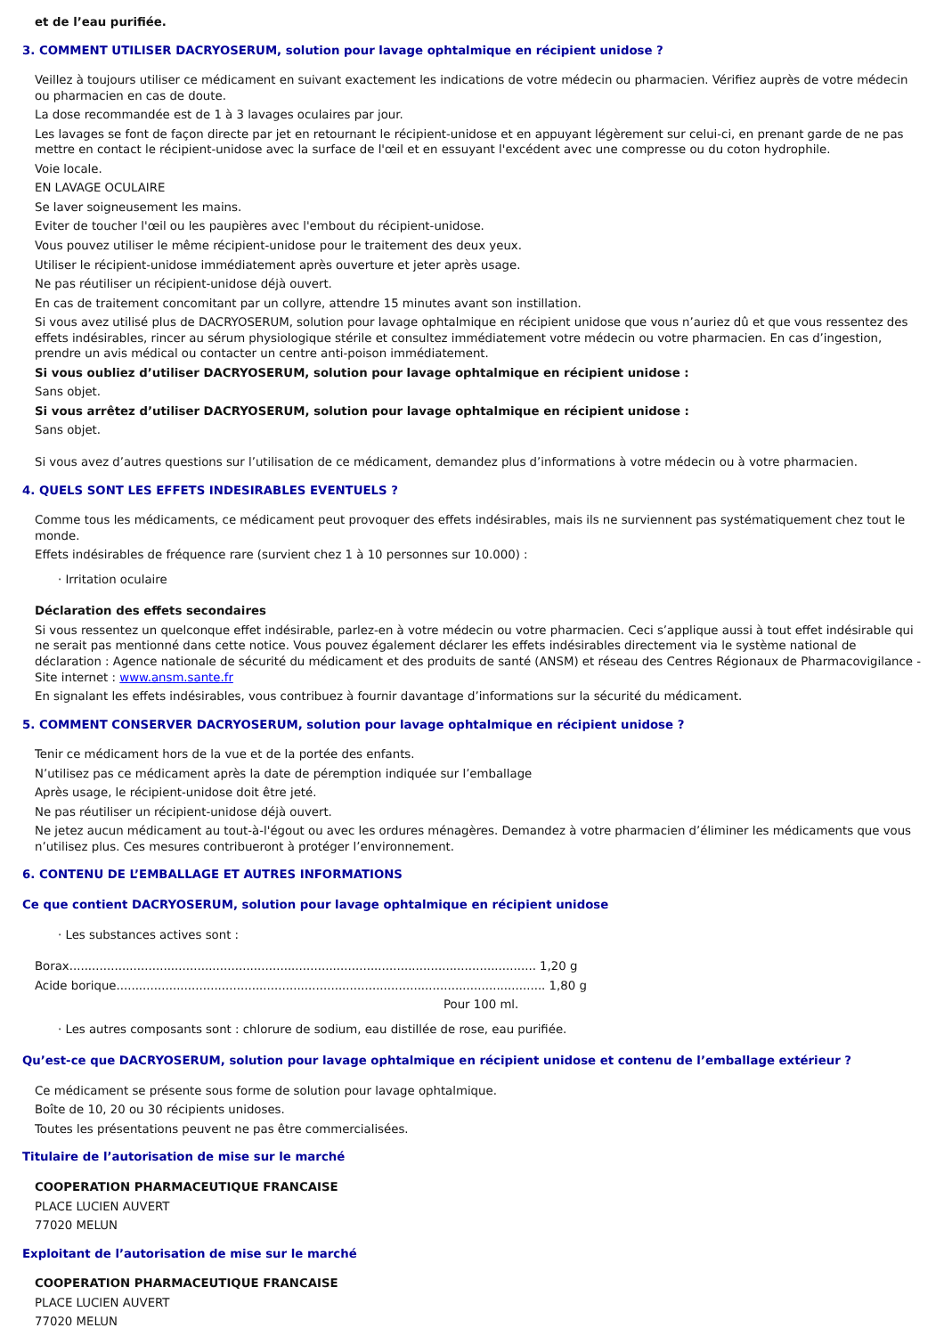et de l’eau purifiée.
3. COMMENT UTILISER DACRYOSERUM, solution pour lavage ophtalmique en récipient unidose ?
Veillez à toujours utiliser ce médicament en suivant exactement les indications de votre médecin ou pharmacien. Vérifiez auprès de votre médecin ou pharmacien en cas de doute.
La dose recommandée est de 1 à 3 lavages oculaires par jour.
Les lavages se font de façon directe par jet en retournant le récipient-unidose et en appuyant légèrement sur celui-ci, en prenant garde de ne pas mettre en contact le récipient-unidose avec la surface de l'œil et en essuyant l'excédent avec une compresse ou du coton hydrophile.
Voie locale.
EN LAVAGE OCULAIRE
Se laver soigneusement les mains.
Eviter de toucher l'œil ou les paupières avec l'embout du récipient-unidose.
Vous pouvez utiliser le même récipient-unidose pour le traitement des deux yeux.
Utiliser le récipient-unidose immédiatement après ouverture et jeter après usage.
Ne pas réutiliser un récipient-unidose déjà ouvert.
En cas de traitement concomitant par un collyre, attendre 15 minutes avant son instillation.
Si vous avez utilisé plus de DACRYOSERUM, solution pour lavage ophtalmique en récipient unidose que vous n’auriez dû et que vous ressentez des effets indésirables, rincer au sérum physiologique stérile et consultez immédiatement votre médecin ou votre pharmacien. En cas d’ingestion, prendre un avis médical ou contacter un centre anti-poison immédiatement.
Si vous oubliez d’utiliser DACRYOSERUM, solution pour lavage ophtalmique en récipient unidose :
Sans objet.
Si vous arrêtez d’utiliser DACRYOSERUM, solution pour lavage ophtalmique en récipient unidose :
Sans objet.
Si vous avez d’autres questions sur l’utilisation de ce médicament, demandez plus d’informations à votre médecin ou à votre pharmacien.
4. QUELS SONT LES EFFETS INDESIRABLES EVENTUELS ?
Comme tous les médicaments, ce médicament peut provoquer des effets indésirables, mais ils ne surviennent pas systématiquement chez tout le monde.
Effets indésirables de fréquence rare (survient chez 1 à 10 personnes sur 10.000) :
· Irritation oculaire
Déclaration des effets secondaires
Si vous ressentez un quelconque effet indésirable, parlez-en à votre médecin ou votre pharmacien. Ceci s’applique aussi à tout effet indésirable qui ne serait pas mentionné dans cette notice. Vous pouvez également déclarer les effets indésirables directement via le système national de déclaration : Agence nationale de sécurité du médicament et des produits de santé (ANSM) et réseau des Centres Régionaux de Pharmacovigilance - Site internet : www.ansm.sante.fr
En signalant les effets indésirables, vous contribuez à fournir davantage d’informations sur la sécurité du médicament.
5. COMMENT CONSERVER DACRYOSERUM, solution pour lavage ophtalmique en récipient unidose ?
Tenir ce médicament hors de la vue et de la portée des enfants.
N’utilisez pas ce médicament après la date de péremption indiquée sur l’emballage
Après usage, le récipient-unidose doit être jeté.
Ne pas réutiliser un récipient-unidose déjà ouvert.
Ne jetez aucun médicament au tout-à-l'égout ou avec les ordures ménagères. Demandez à votre pharmacien d’éliminer les médicaments que vous n’utilisez plus. Ces mesures contribueront à protéger l’environnement.
6. CONTENU DE L’EMBALLAGE ET AUTRES INFORMATIONS
Ce que contient DACRYOSERUM, solution pour lavage ophtalmique en récipient unidose
· Les substances actives sont :
Borax............................................................................................................................ 1,20 g
Acide borique.................................................................................................................. 1,80 g
Pour 100 ml.
· Les autres composants sont : chlorure de sodium, eau distillée de rose, eau purifiée.
Qu’est-ce que DACRYOSERUM, solution pour lavage ophtalmique en récipient unidose et contenu de l’emballage extérieur ?
Ce médicament se présente sous forme de solution pour lavage ophtalmique.
Boîte de 10, 20 ou 30 récipients unidoses.
Toutes les présentations peuvent ne pas être commercialisées.
Titulaire de l’autorisation de mise sur le marché
COOPERATION PHARMACEUTIQUE FRANCAISE
PLACE LUCIEN AUVERT
77020 MELUN
Exploitant de l’autorisation de mise sur le marché
COOPERATION PHARMACEUTIQUE FRANCAISE
PLACE LUCIEN AUVERT
77020 MELUN